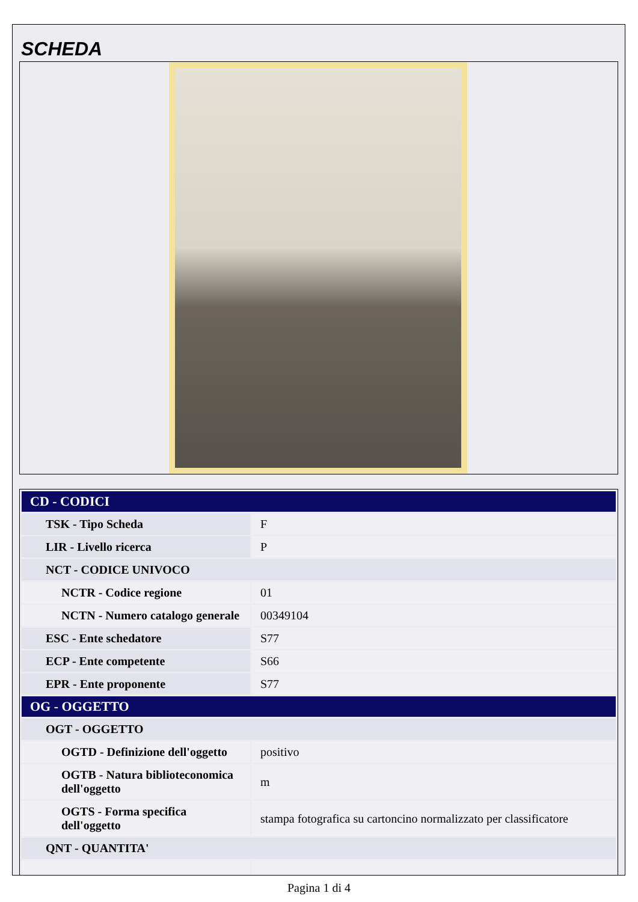SCHEDA
| CD - CODICI | |
| --- | --- |
| TSK - Tipo Scheda | F |
| LIR - Livello ricerca | P |
| NCT - CODICE UNIVOCO | |
| NCTR - Codice regione | 01 |
| NCTN - Numero catalogo generale | 00349104 |
| ESC - Ente schedatore | S77 |
| ECP - Ente competente | S66 |
| EPR - Ente proponente | S77 |
| OG - OGGETTO | |
| OGT - OGGETTO | |
| OGTD - Definizione dell'oggetto | positivo |
| OGTB - Natura biblioteconomica dell'oggetto | m |
| OGTS - Forma specifica dell'oggetto | stampa fotografica su cartoncino normalizzato per classificatore |
| QNT - QUANTITA' | |
Pagina 1 di 4